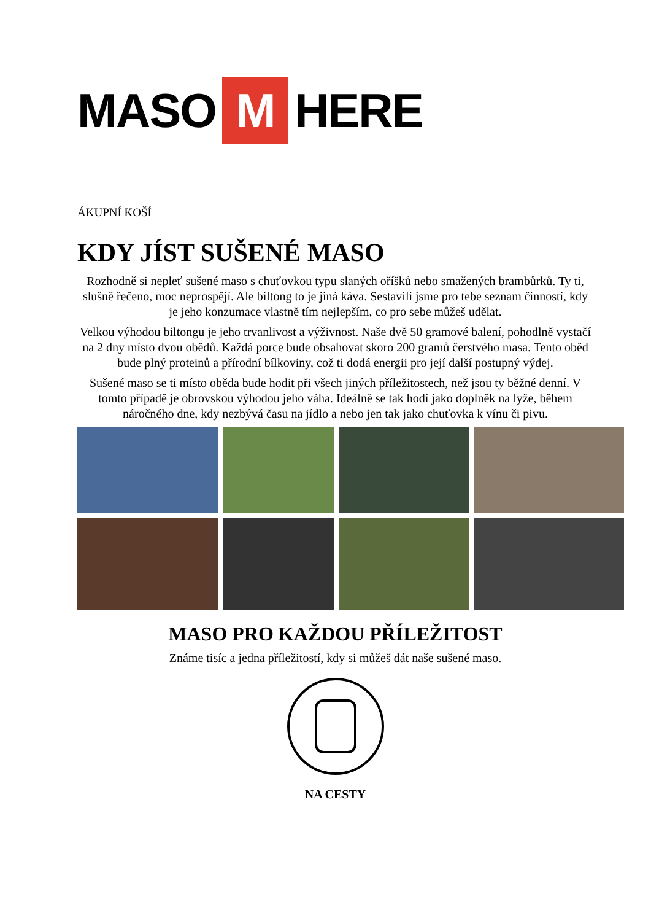MASO M HERE
ÁKUPNÍ KOŠÍ
KDY JÍST SUŠENÉ MASO
Rozhodně si nepleť sušené maso s chuťovkou typu slaných oříšků nebo smažených brambůrků. Ty ti, slušně řečeno, moc neprospějí. Ale biltong to je jiná káva. Sestavili jsme pro tebe seznam činností, kdy je jeho konzumace vlastně tím nejlepším, co pro sebe můžeš udělat.
Velkou výhodou biltongu je jeho trvanlivost a výživnost. Naše dvě 50 gramové balení, pohodlně vystačí na 2 dny místo dvou obědů. Každá porce bude obsahovat skoro 200 gramů čerstvého masa. Tento oběd bude plný proteinů a přírodní bílkoviny, což ti dodá energii pro její další postupný výdej.
Sušené maso se ti místo oběda bude hodit při všech jiných příležitostech, než jsou ty běžné denní. V tomto případě je obrovskou výhodou jeho váha. Ideálně se tak hodí jako doplněk na lyže, během náročného dne, kdy nezbývá času na jídlo a nebo jen tak jako chuťovka k vínu či pivu.
MASO PRO KAŽDOU PŘÍLEŽITOST
Známe tisíc a jedna příležitostí, kdy si můžeš dát naše sušené maso.
NA CESTY